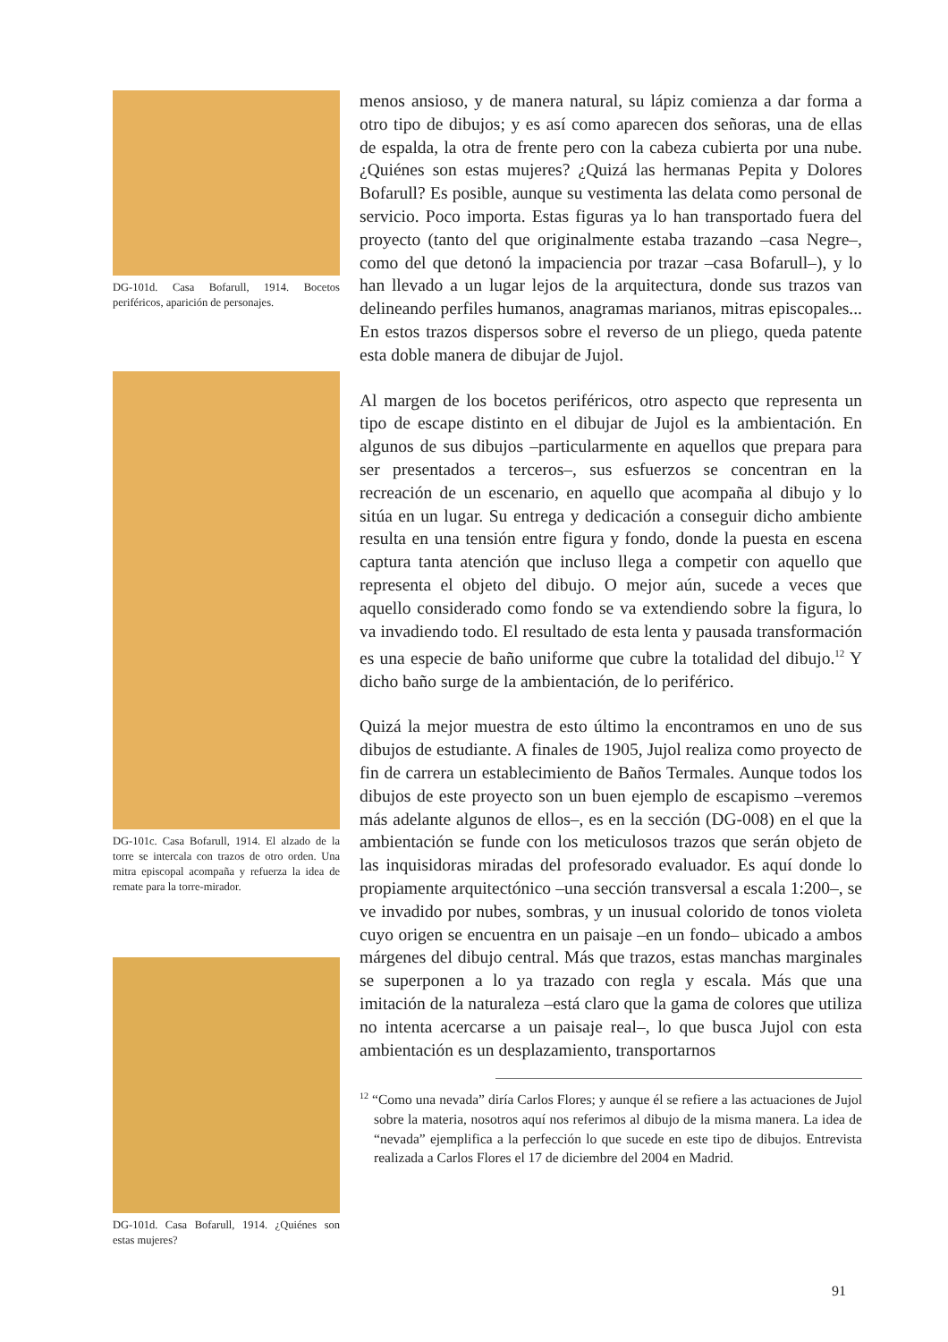DG-101d. Casa Bofarull, 1914. Bocetos periféricos, aparición de personajes.
DG-101c. Casa Bofarull, 1914. El alzado de la torre se intercala con trazos de otro orden. Una mitra episcopal acompaña y refuerza la idea de remate para la torre-mirador.
DG-101d. Casa Bofarull, 1914. ¿Quiénes son estas mujeres?
menos ansioso, y de manera natural, su lápiz comienza a dar forma a otro tipo de dibujos; y es así como aparecen dos señoras, una de ellas de espalda, la otra de frente pero con la cabeza cubierta por una nube. ¿Quiénes son estas mujeres? ¿Quizá las hermanas Pepita y Dolores Bofarull? Es posible, aunque su vestimenta las delata como personal de servicio. Poco importa. Estas figuras ya lo han transportado fuera del proyecto (tanto del que originalmente estaba trazando –casa Negre–, como del que detonó la impaciencia por trazar –casa Bofarull–), y lo han llevado a un lugar lejos de la arquitectura, donde sus trazos van delineando perfiles humanos, anagramas marianos, mitras episcopales... En estos trazos dispersos sobre el reverso de un pliego, queda patente esta doble manera de dibujar de Jujol.
Al margen de los bocetos periféricos, otro aspecto que representa un tipo de escape distinto en el dibujar de Jujol es la ambientación. En algunos de sus dibujos –particularmente en aquellos que prepara para ser presentados a terceros–, sus esfuerzos se concentran en la recreación de un escenario, en aquello que acompaña al dibujo y lo sitúa en un lugar. Su entrega y dedicación a conseguir dicho ambiente resulta en una tensión entre figura y fondo, donde la puesta en escena captura tanta atención que incluso llega a competir con aquello que representa el objeto del dibujo. O mejor aún, sucede a veces que aquello considerado como fondo se va extendiendo sobre la figura, lo va invadiendo todo. El resultado de esta lenta y pausada transformación es una especie de baño uniforme que cubre la totalidad del dibujo.<sup>12</sup> Y dicho baño surge de la ambientación, de lo periférico.
Quizá la mejor muestra de esto último la encontramos en uno de sus dibujos de estudiante. A finales de 1905, Jujol realiza como proyecto de fin de carrera un establecimiento de Baños Termales. Aunque todos los dibujos de este proyecto son un buen ejemplo de escapismo –veremos más adelante algunos de ellos–, es en la sección (DG-008) en el que la ambientación se funde con los meticulosos trazos que serán objeto de las inquisidoras miradas del profesorado evaluador. Es aquí donde lo propiamente arquitectónico –una sección transversal a escala 1:200–, se ve invadido por nubes, sombras, y un inusual colorido de tonos violeta cuyo origen se encuentra en un paisaje –en un fondo– ubicado a ambos márgenes del dibujo central. Más que trazos, estas manchas marginales se superponen a lo ya trazado con regla y escala. Más que una imitación de la naturaleza –está claro que la gama de colores que utiliza no intenta acercarse a un paisaje real–, lo que busca Jujol con esta ambientación es un desplazamiento, transportarnos
<sup>12</sup> “Como una nevada” diría Carlos Flores; y aunque él se refiere a las actuaciones de Jujol sobre la materia, nosotros aquí nos referimos al dibujo de la misma manera. La idea de “nevada” ejemplifica a la perfección lo que sucede en este tipo de dibujos. Entrevista realizada a Carlos Flores el 17 de diciembre del 2004 en Madrid.
91